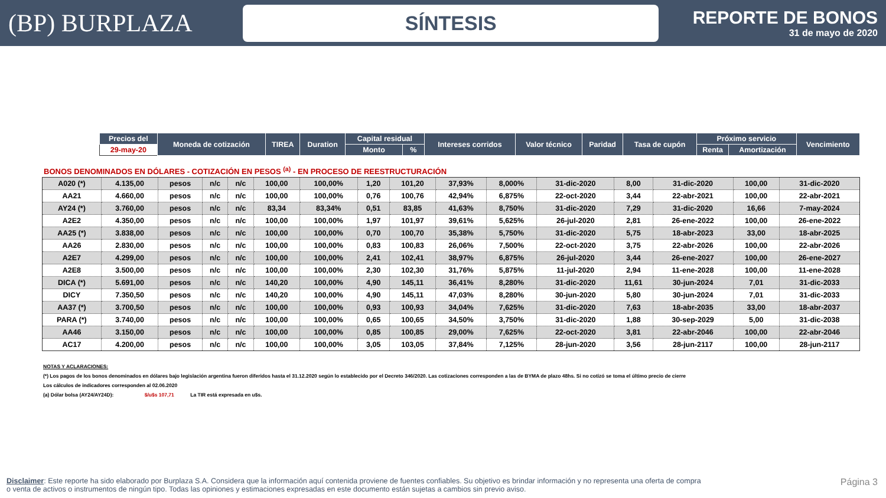(BP) BURPLAZA
SÍNTESIS
REPORTE DE BONOS
31 de mayo de 2020
| Precios del | Moneda de cotización | TIREA | Duration | Capital residual | | Intereses corridos | Valor técnico | Paridad | Tasa de cupón | Próximo servicio | | Vencimiento |
| --- | --- | --- | --- | --- | --- | --- | --- | --- | --- | --- | --- | --- |
| 29-may-20 | | | | Monto | % | | | | | Renta | Amortización | |
BONOS DENOMINADOS EN DÓLARES - COTIZACIÓN EN PESOS <sup>(a)</sup> - EN PROCESO DE REESTRUCTURACIÓN
| A020 (*) | 4.135,00 | pesos | n/c | n/c | 100,00 | 100,00% | 1,20 | 101,20 | 37,93% | 8,000% | 31-dic-2020 | 8,00 | 31-dic-2020 | 100,00 | 31-dic-2020 |
| AA21 | 4.660,00 | pesos | n/c | n/c | 100,00 | 100,00% | 0,76 | 100,76 | 42,94% | 6,875% | 22-oct-2020 | 3,44 | 22-abr-2021 | 100,00 | 22-abr-2021 |
| AY24 (*) | 3.760,00 | pesos | n/c | n/c | 83,34 | 83,34% | 0,51 | 83,85 | 41,63% | 8,750% | 31-dic-2020 | 7,29 | 31-dic-2020 | 16,66 | 7-may-2024 |
| A2E2 | 4.350,00 | pesos | n/c | n/c | 100,00 | 100,00% | 1,97 | 101,97 | 39,61% | 5,625% | 26-jul-2020 | 2,81 | 26-ene-2022 | 100,00 | 26-ene-2022 |
| AA25 (*) | 3.838,00 | pesos | n/c | n/c | 100,00 | 100,00% | 0,70 | 100,70 | 35,38% | 5,750% | 31-dic-2020 | 5,75 | 18-abr-2023 | 33,00 | 18-abr-2025 |
| AA26 | 2.830,00 | pesos | n/c | n/c | 100,00 | 100,00% | 0,83 | 100,83 | 26,06% | 7,500% | 22-oct-2020 | 3,75 | 22-abr-2026 | 100,00 | 22-abr-2026 |
| A2E7 | 4.299,00 | pesos | n/c | n/c | 100,00 | 100,00% | 2,41 | 102,41 | 38,97% | 6,875% | 26-jul-2020 | 3,44 | 26-ene-2027 | 100,00 | 26-ene-2027 |
| A2E8 | 3.500,00 | pesos | n/c | n/c | 100,00 | 100,00% | 2,30 | 102,30 | 31,76% | 5,875% | 11-jul-2020 | 2,94 | 11-ene-2028 | 100,00 | 11-ene-2028 |
| DICA (*) | 5.691,00 | pesos | n/c | n/c | 140,20 | 100,00% | 4,90 | 145,11 | 36,41% | 8,280% | 31-dic-2020 | 11,61 | 30-jun-2024 | 7,01 | 31-dic-2033 |
| DICY | 7.350,50 | pesos | n/c | n/c | 140,20 | 100,00% | 4,90 | 145,11 | 47,03% | 8,280% | 30-jun-2020 | 5,80 | 30-jun-2024 | 7,01 | 31-dic-2033 |
| AA37 (*) | 3.700,50 | pesos | n/c | n/c | 100,00 | 100,00% | 0,93 | 100,93 | 34,04% | 7,625% | 31-dic-2020 | 7,63 | 18-abr-2035 | 33,00 | 18-abr-2037 |
| PARA (*) | 3.740,00 | pesos | n/c | n/c | 100,00 | 100,00% | 0,65 | 100,65 | 34,50% | 3,750% | 31-dic-2020 | 1,88 | 30-sep-2029 | 5,00 | 31-dic-2038 |
| AA46 | 3.150,00 | pesos | n/c | n/c | 100,00 | 100,00% | 0,85 | 100,85 | 29,00% | 7,625% | 22-oct-2020 | 3,81 | 22-abr-2046 | 100,00 | 22-abr-2046 |
| AC17 | 4.200,00 | pesos | n/c | n/c | 100,00 | 100,00% | 3,05 | 103,05 | 37,84% | 7,125% | 28-jun-2020 | 3,56 | 28-jun-2117 | 100,00 | 28-jun-2117 |
NOTAS Y ACLARACIONES:
(*) Los pagos de los bonos denominados en dólares bajo legislación argentina fueron diferidos hasta el 31.12.2020 según lo establecido por el Decreto 346/2020. Las cotizaciones corresponden a las de BYMA de plazo 48hs. Si no cotizó se toma el último precio de cierre
Los cálculos de indicadores corresponden al 02.06.2020
(a) Dólar bolsa (AY24/AY24D): $/u$s 107,71 La TIR está expresada en u$s.
Disclaimer: Este reporte ha sido elaborado por Burplaza S.A. Considera que la información aquí contenida proviene de fuentes confiables. Su objetivo es brindar información y no representa una oferta de compra o venta de activos o instrumentos de ningún tipo. Todas las opiniones y estimaciones expresadas en este documento están sujetas a cambios sin previo aviso.
Página 3